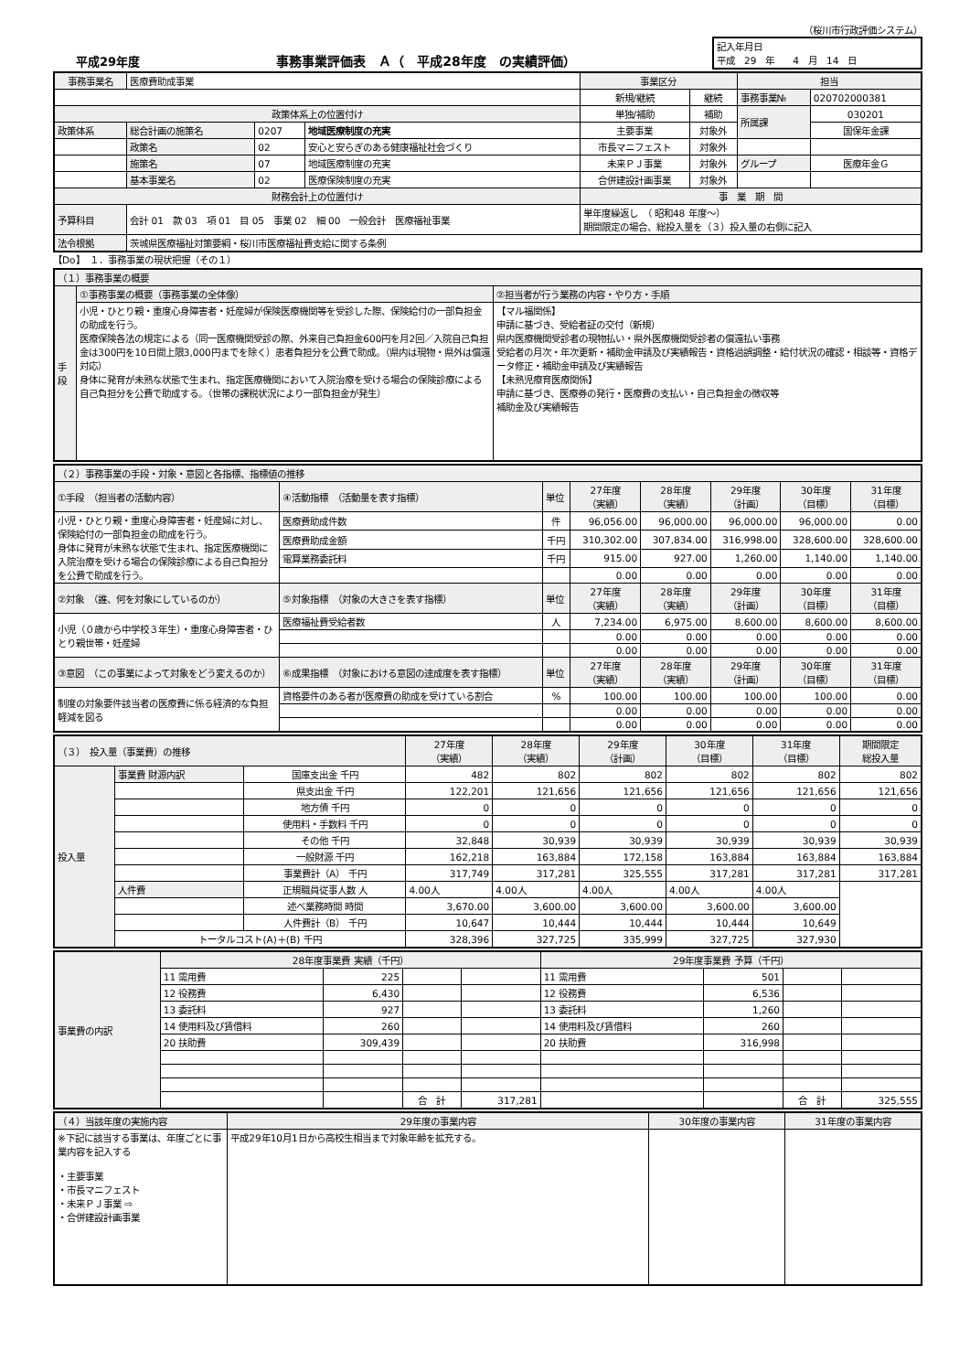（桜川市行政評価システム）
平成29年度 事務事業評価表　Ａ（　平成28年度　の実績評価）
| 記入年月日 平成 29 年 4 月 14 日 |
| 事務事業名 | 医療費助成事業 | | | 事業区分 | | 担当 | |
| | | | | 新規/継続 | 継続 | 事務事業№ | 020702000381 |
| 政策体系上の位置付け | | | | 単独/補助 | 補助 | 所属課 | 030201 |
| 政策体系 | 総合計画の施策名 | 0207 | 地域医療制度の充実 | 主要事業 | 対象外 | | 国保年金課 |
| | 政策名 | 02 | 安心と安らぎのある健康福祉社会づくり | 市長マニフェスト | 対象外 | | |
| | 施策名 | 07 | 地域医療制度の充実 | 未来ＰＪ事業 | 対象外 | グループ | 医療年金Ｇ |
| | 基本事業名 | 02 | 医療保険制度の充実 | 合併建設計画事業 | 対象外 | | |
| 財務会計上の位置付け | | | | 事 業 期 間 | | | |
| 予算科目 | 会計 01 款 03 項 01 目 05 事業 02 細 00 一般会計 医療福祉事業 | | | 単年度繰返し （ 昭和48 年度～） 期間限定の場合、総投入量を（３）投入量の右側に記入 | | | |
| 法令根拠 | 茨城県医療福祉対策要綱・桜川市医療福祉費支給に関する条例 | | | | | | |
【Do】　１．事務事業の現状把握（その１）
| （１）事務事業の概要 | | |
| 手段 | ①事務事業の概要（事務事業の全体像） | ②担当者が行う業務の内容・やり方・手順 |
| | 小児・ひとり親・重度心身障害者・妊産婦が保険医療機関等を受診した際、保険給付の一部負担金の助成を行う。 医療保険各法の規定による（同一医療機関受診の際、外来自己負担金600円を月2回／入院自己負担金は300円を10日間上限3,000円までを除く）患者負担分を公費で助成。（県内は現物・県外は償還対応） 身体に発育が未熟な状態で生まれ、指定医療機関において入院治療を受ける場合の保険診療による自己負担分を公費で助成する。（世帯の課税状況により一部負担金が発生） | 【マル福関係】 申請に基づき、受給者証の交付（新規） 県内医療機関受診者の現物払い・県外医療機関受診者の償還払い事務 受給者の月次・年次更新・補助金申請及び実績報告・資格過誤調整・給付状況の確認・相談等・資格データ修正・補助金申請及び実績報告 【未熟児療育医療関係】 申請に基づき、医療券の発行・医療費の支払い・自己負担金の徴収等 補助金及び実績報告 |
| （２）事務事業の手段・対象・意図と各指標、指標値の推移 | | | | | | | |
| ①手段 （担当者の活動内容） | ④活動指標 （活動量を表す指標） | 単位 | 27年度 （実績） | 28年度 （実績） | 29年度 （計画） | 30年度 （目標） | 31年度 （目標） |
| 小児・ひとり親・重度心身障害者・妊産婦に対し、保険給付の一部負担金の助成を行う。 身体に発育が未熟な状態で生まれ、指定医療機関に入院治療を受ける場合の保険診療による自己負担分を公費で助成を行う。 | 医療費助成件数 | 件 | 96,056.00 | 96,000.00 | 96,000.00 | 96,000.00 | 0.00 |
| | 医療費助成金額 | 千円 | 310,302.00 | 307,834.00 | 316,998.00 | 328,600.00 | 328,600.00 |
| | 電算業務委託料 | 千円 | 915.00 | 927.00 | 1,260.00 | 1,140.00 | 1,140.00 |
| | | | 0.00 | 0.00 | 0.00 | 0.00 | 0.00 |
| ②対象 （誰、何を対象にしているのか） | ⑤対象指標 （対象の大きさを表す指標） | 単位 | 27年度 （実績） | 28年度 （実績） | 29年度 （計画） | 30年度 （目標） | 31年度 （目標） |
| 小児（０歳から中学校３年生）・重度心身障害者・ひとり親世帯・妊産婦 | 医療福祉費受給者数 | 人 | 7,234.00 | 6,975.00 | 8,600.00 | 8,600.00 | 8,600.00 |
| | | | 0.00 | 0.00 | 0.00 | 0.00 | 0.00 |
| | | | 0.00 | 0.00 | 0.00 | 0.00 | 0.00 |
| ③意図 （この事業によって対象をどう変えるのか） | ⑥成果指標 （対象における意図の達成度を表す指標） | 単位 | 27年度 （実績） | 28年度 （実績） | 29年度 （計画） | 30年度 （目標） | 31年度 （目標） |
| 制度の対象要件該当者の医療費に係る経済的な負担軽減を図る | 資格要件のある者が医療費の助成を受けている割合 | % | 100.00 | 100.00 | 100.00 | 100.00 | 0.00 |
| | | | 0.00 | 0.00 | 0.00 | 0.00 | 0.00 |
| | | | 0.00 | 0.00 | 0.00 | 0.00 | 0.00 |
| （３） 投入量（事業費）の推移 | | | 27年度 （実績） | 28年度 （実績） | 29年度 （計画） | 30年度 （目標） | 31年度 （目標） | 期間限定 総投入量 |
| 投入量 | 事業費 財源内訳 | 国庫支出金 千円 | 482 | 802 | 802 | 802 | 802 | 802 |
| | | 県支出金 千円 | 122,201 | 121,656 | 121,656 | 121,656 | 121,656 | 121,656 |
| | | 地方債 千円 | 0 | 0 | 0 | 0 | 0 | 0 |
| | | 使用料・手数料 千円 | 0 | 0 | 0 | 0 | 0 | 0 |
| | | その他 千円 | 32,848 | 30,939 | 30,939 | 30,939 | 30,939 | 30,939 |
| | | 一般財源 千円 | 162,218 | 163,884 | 172,158 | 163,884 | 163,884 | 163,884 |
| | | 事業費計（A） 千円 | 317,749 | 317,281 | 325,555 | 317,281 | 317,281 | 317,281 |
| | 人件費 | 正規職員従事人数 人 | 4.00人 | 4.00人 | 4.00人 | 4.00人 | 4.00人 | |
| | | 述べ業務時間 時間 | 3,670.00 | 3,600.00 | 3,600.00 | 3,600.00 | 3,600.00 | |
| | | 人件費計（B） 千円 | 10,647 | 10,444 | 10,444 | 10,444 | 10,649 | |
| | トータルコスト(A)＋(B) 千円 | | 328,396 | 327,725 | 335,999 | 327,725 | 327,930 | |
| 事業費の内訳 | 28年度事業費 実績（千円） | | | | 29年度事業費 予算（千円） | | | |
| | 11 需用費 | 225 | | | 11 需用費 | 501 | | |
| | 12 役務費 | 6,430 | | | 12 役務費 | 6,536 | | |
| | 13 委託料 | 927 | | | 13 委託料 | 1,260 | | |
| | 14 使用料及び賃借料 | 260 | | | 14 使用料及び賃借料 | 260 | | |
| | 20 扶助費 | 309,439 | | | 20 扶助費 | 316,998 | | |
| | | | 合 計 | 317,281 | | | 合 計 | 325,555 |
| （４）当該年度の実施内容 | 29年度の事業内容 | 30年度の事業内容 | 31年度の事業内容 |
| ※下記に該当する事業は、年度ごとに事業内容を記入する ・主要事業 ・市長マニフェスト ・未来ＰＪ事業 ⇨ ・合併建設計画事業 | 平成29年10月1日から高校生相当まで対象年齢を拡充する。 | | |